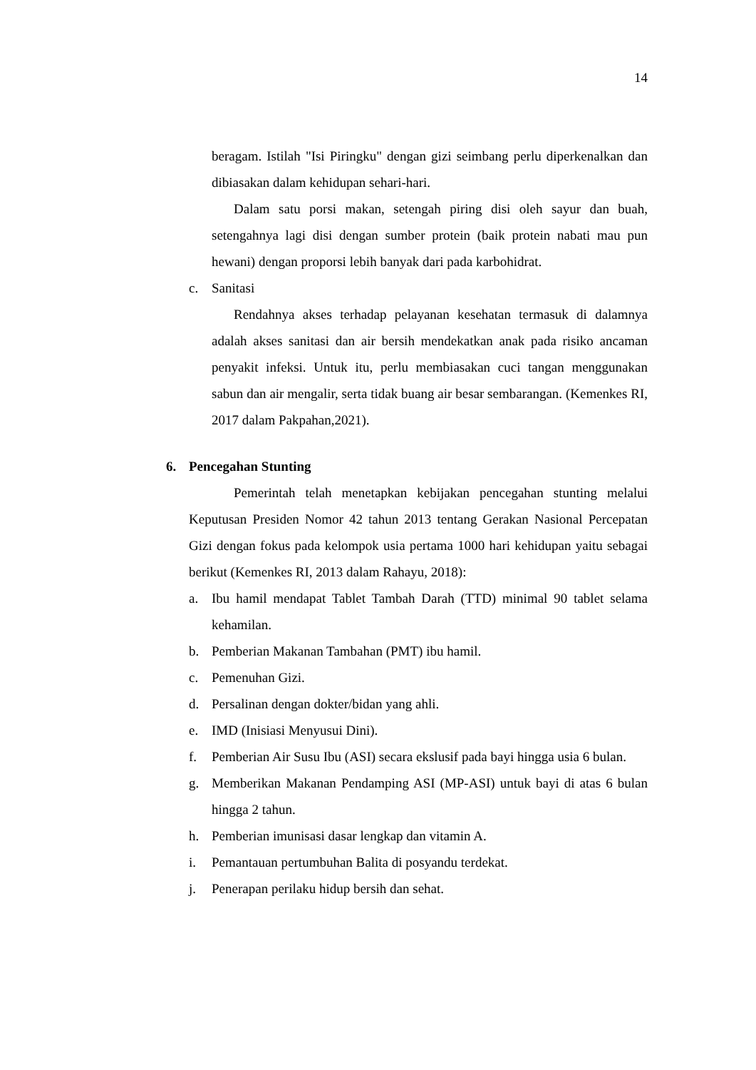14
beragam. Istilah "Isi Piringku" dengan gizi seimbang perlu diperkenalkan dan dibiasakan dalam kehidupan sehari-hari.
Dalam satu porsi makan, setengah piring disi oleh sayur dan buah, setengahnya lagi disi dengan sumber protein (baik protein nabati mau pun hewani) dengan proporsi lebih banyak dari pada karbohidrat.
c. Sanitasi
Rendahnya akses terhadap pelayanan kesehatan termasuk di dalamnya adalah akses sanitasi dan air bersih mendekatkan anak pada risiko ancaman penyakit infeksi. Untuk itu, perlu membiasakan cuci tangan menggunakan sabun dan air mengalir, serta tidak buang air besar sembarangan. (Kemenkes RI, 2017 dalam Pakpahan,2021).
6. Pencegahan Stunting
Pemerintah telah menetapkan kebijakan pencegahan stunting melalui Keputusan Presiden Nomor 42 tahun 2013 tentang Gerakan Nasional Percepatan Gizi dengan fokus pada kelompok usia pertama 1000 hari kehidupan yaitu sebagai berikut (Kemenkes RI, 2013 dalam Rahayu, 2018):
a. Ibu hamil mendapat Tablet Tambah Darah (TTD) minimal 90 tablet selama kehamilan.
b. Pemberian Makanan Tambahan (PMT) ibu hamil.
c. Pemenuhan Gizi.
d. Persalinan dengan dokter/bidan yang ahli.
e. IMD (Inisiasi Menyusui Dini).
f. Pemberian Air Susu Ibu (ASI) secara ekslusif pada bayi hingga usia 6 bulan.
g. Memberikan Makanan Pendamping ASI (MP-ASI) untuk bayi di atas 6 bulan hingga 2 tahun.
h. Pemberian imunisasi dasar lengkap dan vitamin A.
i. Pemantauan pertumbuhan Balita di posyandu terdekat.
j. Penerapan perilaku hidup bersih dan sehat.